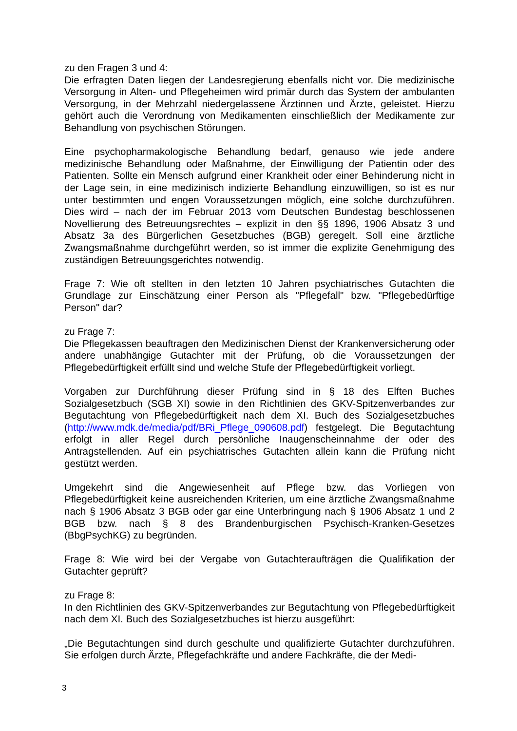zu den Fragen 3 und 4:
Die erfragten Daten liegen der Landesregierung ebenfalls nicht vor. Die medizinische Versorgung in Alten- und Pflegeheimen wird primär durch das System der ambulanten Versorgung, in der Mehrzahl niedergelassene Ärztinnen und Ärzte, geleistet. Hierzu gehört auch die Verordnung von Medikamenten einschließlich der Medikamente zur Behandlung von psychischen Störungen.
Eine psychopharmakologische Behandlung bedarf, genauso wie jede andere medizinische Behandlung oder Maßnahme, der Einwilligung der Patientin oder des Patienten. Sollte ein Mensch aufgrund einer Krankheit oder einer Behinderung nicht in der Lage sein, in eine medizinisch indizierte Behandlung einzuwilligen, so ist es nur unter bestimmten und engen Voraussetzungen möglich, eine solche durchzuführen. Dies wird – nach der im Februar 2013 vom Deutschen Bundestag beschlossenen Novellierung des Betreuungsrechtes – explizit in den §§ 1896, 1906 Absatz 3 und Absatz 3a des Bürgerlichen Gesetzbuches (BGB) geregelt. Soll eine ärztliche Zwangsmaßnahme durchgeführt werden, so ist immer die explizite Genehmigung des zuständigen Betreuungsgerichtes notwendig.
Frage 7: Wie oft stellten in den letzten 10 Jahren psychiatrisches Gutachten die Grundlage zur Einschätzung einer Person als "Pflegefall" bzw. "Pflegebedürftige Person" dar?
zu Frage 7:
Die Pflegekassen beauftragen den Medizinischen Dienst der Krankenversicherung oder andere unabhängige Gutachter mit der Prüfung, ob die Voraussetzungen der Pflegebedürftigkeit erfüllt sind und welche Stufe der Pflegebedürftigkeit vorliegt.
Vorgaben zur Durchführung dieser Prüfung sind in § 18 des Elften Buches Sozialgesetzbuch (SGB XI) sowie in den Richtlinien des GKV-Spitzenverbandes zur Begutachtung von Pflegebedürftigkeit nach dem XI. Buch des Sozialgesetzbuches (http://www.mdk.de/media/pdf/BRi_Pflege_090608.pdf) festgelegt. Die Begutachtung erfolgt in aller Regel durch persönliche Inaugenscheinnahme der oder des Antragstellenden. Auf ein psychiatrisches Gutachten allein kann die Prüfung nicht gestützt werden.
Umgekehrt sind die Angewiesenheit auf Pflege bzw. das Vorliegen von Pflegebedürftigkeit keine ausreichenden Kriterien, um eine ärztliche Zwangsmaßnahme nach § 1906 Absatz 3 BGB oder gar eine Unterbringung nach § 1906 Absatz 1 und 2 BGB bzw. nach § 8 des Brandenburgischen Psychisch-Kranken-Gesetzes (BbgPsychKG) zu begründen.
Frage 8: Wie wird bei der Vergabe von Gutachteraufträgen die Qualifikation der Gutachter geprüft?
zu Frage 8:
In den Richtlinien des GKV-Spitzenverbandes zur Begutachtung von Pflegebedürftigkeit nach dem XI. Buch des Sozialgesetzbuches ist hierzu ausgeführt:
„Die Begutachtungen sind durch geschulte und qualifizierte Gutachter durchzuführen. Sie erfolgen durch Ärzte, Pflegefachkräfte und andere Fachkräfte, die der Medi-
3